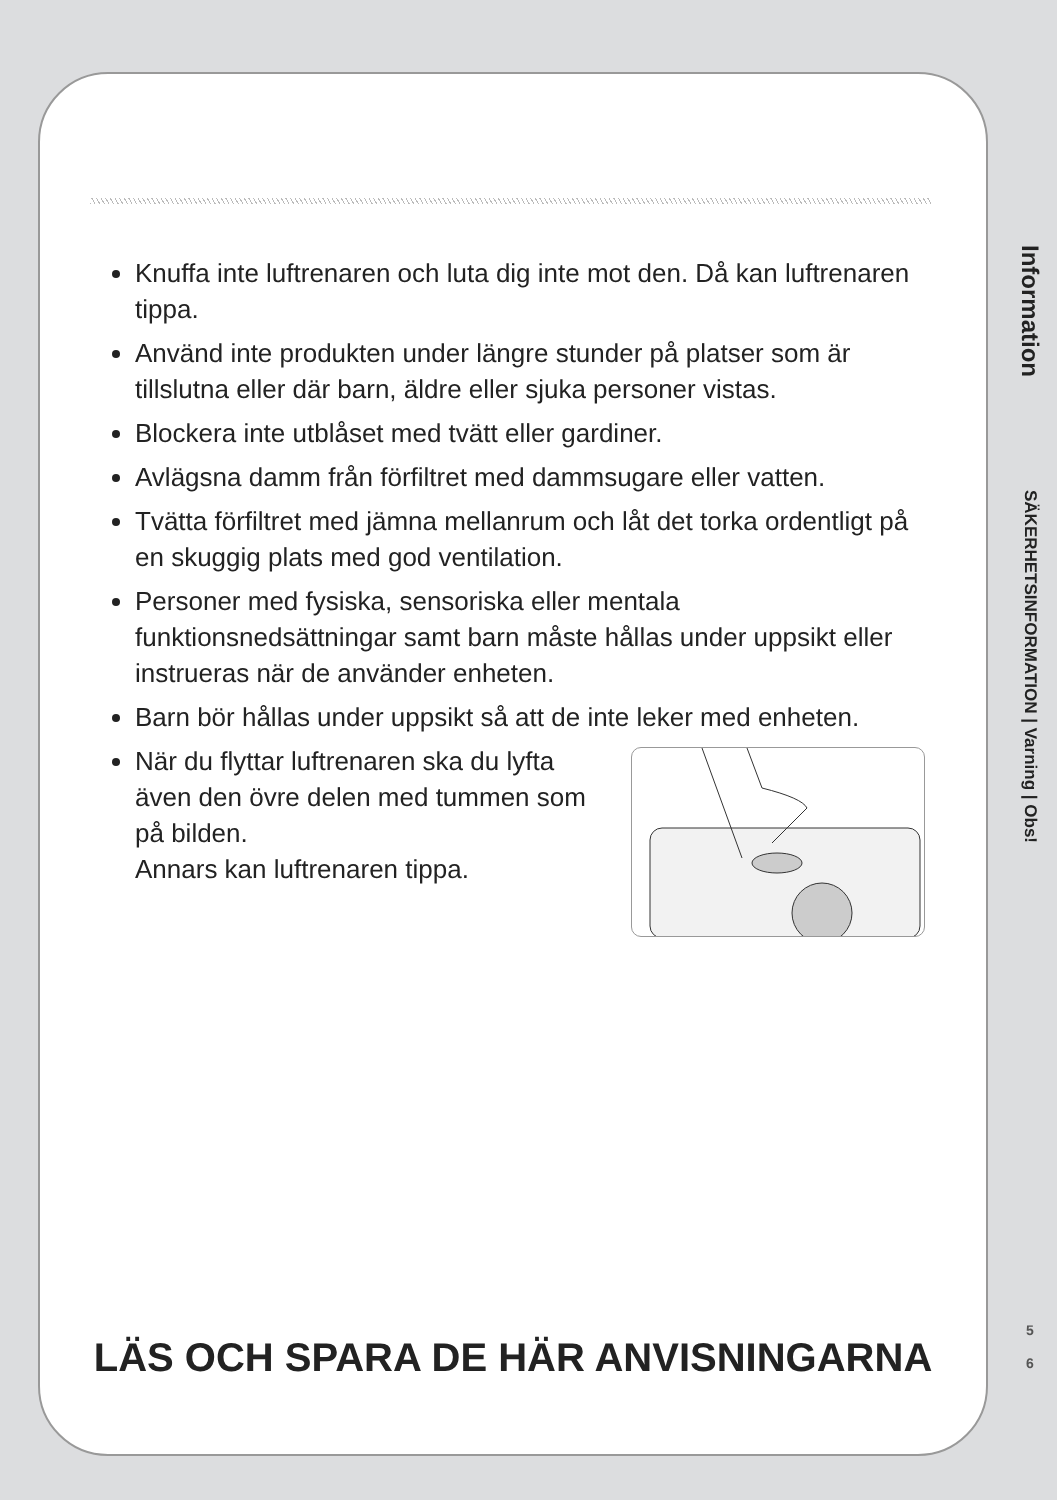Knuffa inte luftrenaren och luta dig inte mot den. Då kan luftrenaren tippa.
Använd inte produkten under längre stunder på platser som är tillslutna eller där barn, äldre eller sjuka personer vistas.
Blockera inte utblåset med tvätt eller gardiner.
Avlägsna damm från förfiltret med dammsugare eller vatten.
Tvätta förfiltret med jämna mellanrum och låt det torka ordentligt på en skuggig plats med god ventilation.
Personer med fysiska, sensoriska eller mentala funktionsnedsättningar samt barn måste hållas under uppsikt eller instrueras när de använder enheten.
Barn bör hållas under uppsikt så att de inte leker med enheten.
När du flyttar luftrenaren ska du lyfta även den övre delen med tummen som på bilden.
Annars kan luftrenaren tippa.
LÄS OCH SPARA DE HÄR ANVISNINGARNA
Information
SÄKERHETSINFORMATION | Varning | Obs!
5
6